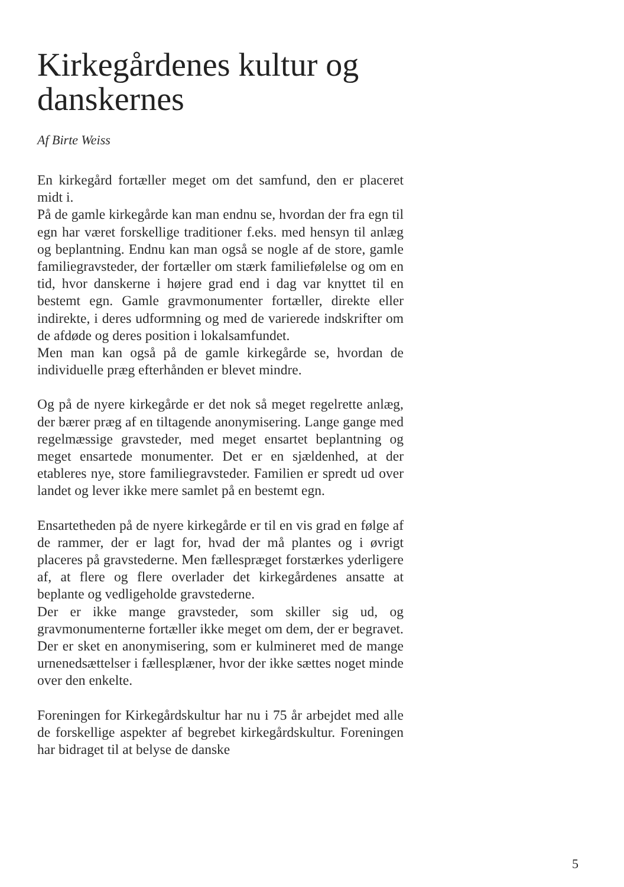Kirkegårdenes kultur og danskernes
Af Birte Weiss
En kirkegård fortæller meget om det samfund, den er placeret midt i.
På de gamle kirkegårde kan man endnu se, hvordan der fra egn til egn har været forskellige traditioner f.eks. med hensyn til anlæg og beplantning. Endnu kan man også se nogle af de store, gamle familiegravsteder, der fortæller om stærk familiefølelse og om en tid, hvor danskerne i højere grad end i dag var knyttet til en bestemt egn. Gamle gravmonumenter fortæller, direkte eller indirekte, i deres udformning og med de varierede indskrifter om de afdøde og deres position i lokalsamfundet.
Men man kan også på de gamle kirkegårde se, hvordan de individuelle præg efterhånden er blevet mindre.
Og på de nyere kirkegårde er det nok så meget regelrette anlæg, der bærer præg af en tiltagende anonymisering. Lange gange med regelmæssige gravsteder, med meget ensartet beplantning og meget ensartede monumenter. Det er en sjældenhed, at der etableres nye, store familiegravsteder. Familien er spredt ud over landet og lever ikke mere samlet på en bestemt egn.
Ensartetheden på de nyere kirkegårde er til en vis grad en følge af de rammer, der er lagt for, hvad der må plantes og i øvrigt placeres på gravstederne. Men fællespræget forstærkes yderligere af, at flere og flere overlader det kirkegårdenes ansatte at beplante og vedligeholde gravstederne.
Der er ikke mange gravsteder, som skiller sig ud, og gravmonumenterne fortæller ikke meget om dem, der er begravet. Der er sket en anonymisering, som er kulmineret med de mange urnenedsættelser i fællesplæner, hvor der ikke sættes noget minde over den enkelte.
Foreningen for Kirkegårdskultur har nu i 75 år arbejdet med alle de forskellige aspekter af begrebet kirkegårdskultur. Foreningen har bidraget til at belyse de danske
5